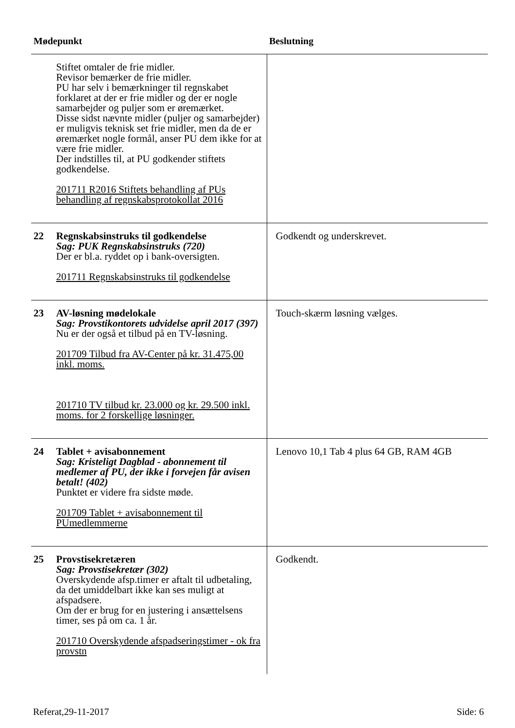| Mødepunkt | | Beslutning |
| --- | --- | --- |
| | Stiftet omtaler de frie midler. Revisor bemærker de frie midler. PU har selv i bemærkninger til regnskabet forklaret at der er frie midler og der er nogle samarbejder og puljer som er øremærket. Disse sidst nævnte midler (puljer og samarbejder) er muligvis teknisk set frie midler, men da de er øremærket nogle formål, anser PU dem ikke for at være frie midler. Der indstilles til, at PU godkender stiftets godkendelse. 201711 R2016 Stiftets behandling af PUs behandling af regnskabsprotokollat 2016 | |
| 22 | Regnskabsinstruks til godkendelse Sag: PUK Regnskabsinstruks (720) Der er bl.a. ryddet op i bank-oversigten. 201711 Regnskabsinstruks til godkendelse | Godkendt og underskrevet. |
| 23 | AV-løsning mødelokale Sag: Provstikontorets udvidelse april 2017 (397) Nu er der også et tilbud på en TV-løsning. 201709 Tilbud fra AV-Center på kr. 31.475,00 inkl. moms. 201710 TV tilbud kr. 23.000 og kr. 29.500 inkl. moms. for 2 forskellige løsninger. | Touch-skærm løsning vælges. |
| 24 | Tablet + avisabonnement Sag: Kristeligt Dagblad - abonnement til medlemer af PU, der ikke i forvejen får avisen betalt! (402) Punktet er videre fra sidste møde. 201709 Tablet + avisabonnement til PUmedlemmerne | Lenovo 10,1 Tab 4 plus 64 GB, RAM 4GB |
| 25 | Provstisekretæren Sag: Provstisekretær (302) Overskydende afsp.timer er aftalt til udbetaling, da det umiddelbart ikke kan ses muligt at afspadsere. Om der er brug for en justering i ansættelsens timer, ses på om ca. 1 år. 201710 Overskydende afspadseringstimer - ok fra provstn | Godkendt. |
Referat,29-11-2017 Side: 6